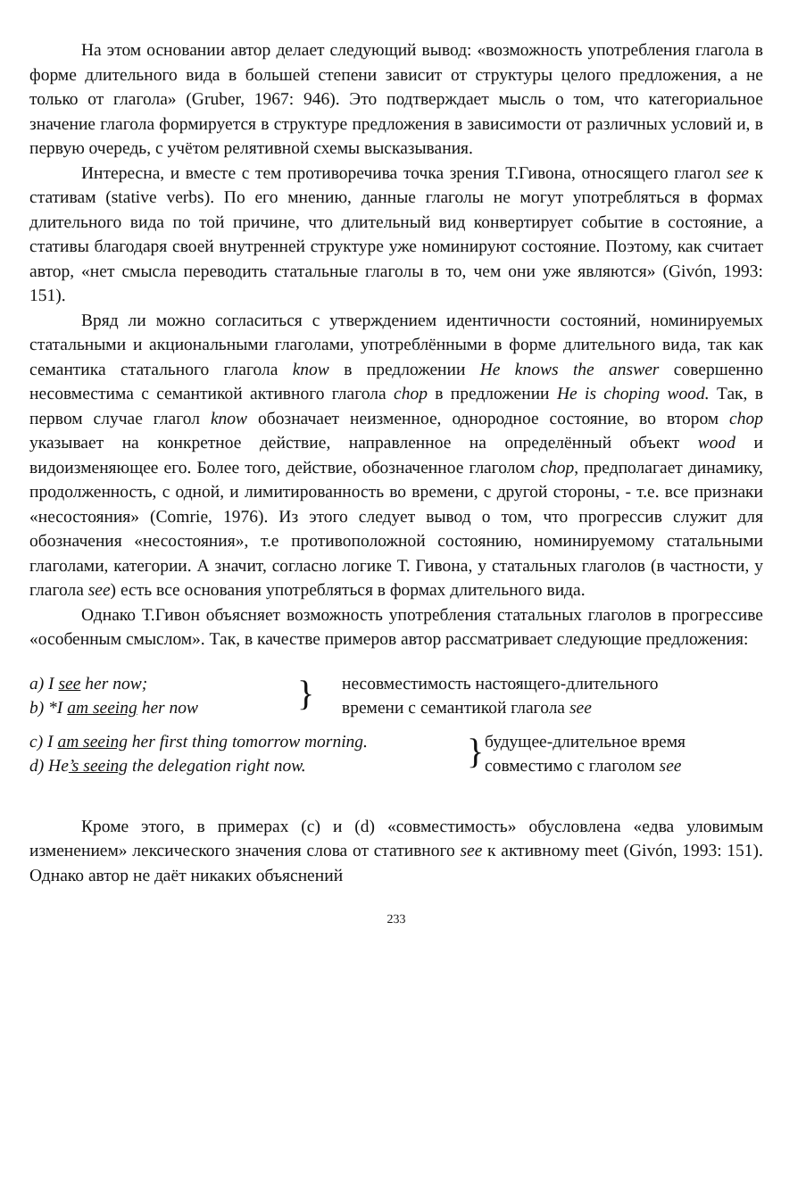На этом основании автор делает следующий вывод: «возможность употребления глагола в форме длительного вида в большей степени зависит от структуры целого предложения, а не только от глагола» (Gruber, 1967: 946). Это подтверждает мысль о том, что категориальное значение глагола формируется в структуре предложения в зависимости от различных условий и, в первую очередь, с учётом релятивной схемы высказывания.
Интересна, и вместе с тем противоречива точка зрения Т.Гивона, относящего глагол see к стативам (stative verbs). По его мнению, данные глаголы не могут употребляться в формах длительного вида по той причине, что длительный вид конвертирует событие в состояние, а стативы благодаря своей внутренней структуре уже номинируют состояние. Поэтому, как считает автор, «нет смысла переводить статальные глаголы в то, чем они уже являются» (Givón, 1993: 151).
Вряд ли можно согласиться с утверждением идентичности состояний, номинируемых статальными и акциональными глаголами, употреблёнными в форме длительного вида, так как семантика статального глагола know в предложении He knows the answer совершенно несовместима с семантикой активного глагола chop в предложении He is choping wood. Так, в первом случае глагол know обозначает неизменное, однородное состояние, во втором chop указывает на конкретное действие, направленное на определённый объект wood и видоизменяющее его. Более того, действие, обозначенное глаголом chop, предполагает динамику, продолженность, с одной, и лимитированность во времени, с другой стороны, - т.е. все признаки «несостояния» (Comrie, 1976). Из этого следует вывод о том, что прогрессив служит для обозначения «несостояния», т.е противоположной состоянию, номинируемому статальными глаголами, категории. А значит, согласно логике Т. Гивона, у статальных глаголов (в частности, у глагола see) есть все основания употребляться в формах длительного вида.
Однако Т.Гивон объясняет возможность употребления статальных глаголов в прогрессиве «особенным смыслом». Так, в качестве примеров автор рассматривает следующие предложения:
a) I see her now;
b) *I am seeing her now
}
несовместимость настоящего-длительного
времени с семантикой глагола see
c) I am seeing her first thing tomorrow morning.
d) He’s seeing the delegation right now.
}
будущее-длительное время
совместимо с глаголом see
Кроме этого, в примерах (c) и (d) «совместимость» обусловлена «едва уловимым изменением» лексического значения слова от стативного see к активному meet (Givón, 1993: 151). Однако автор не даёт никаких объяснений
233